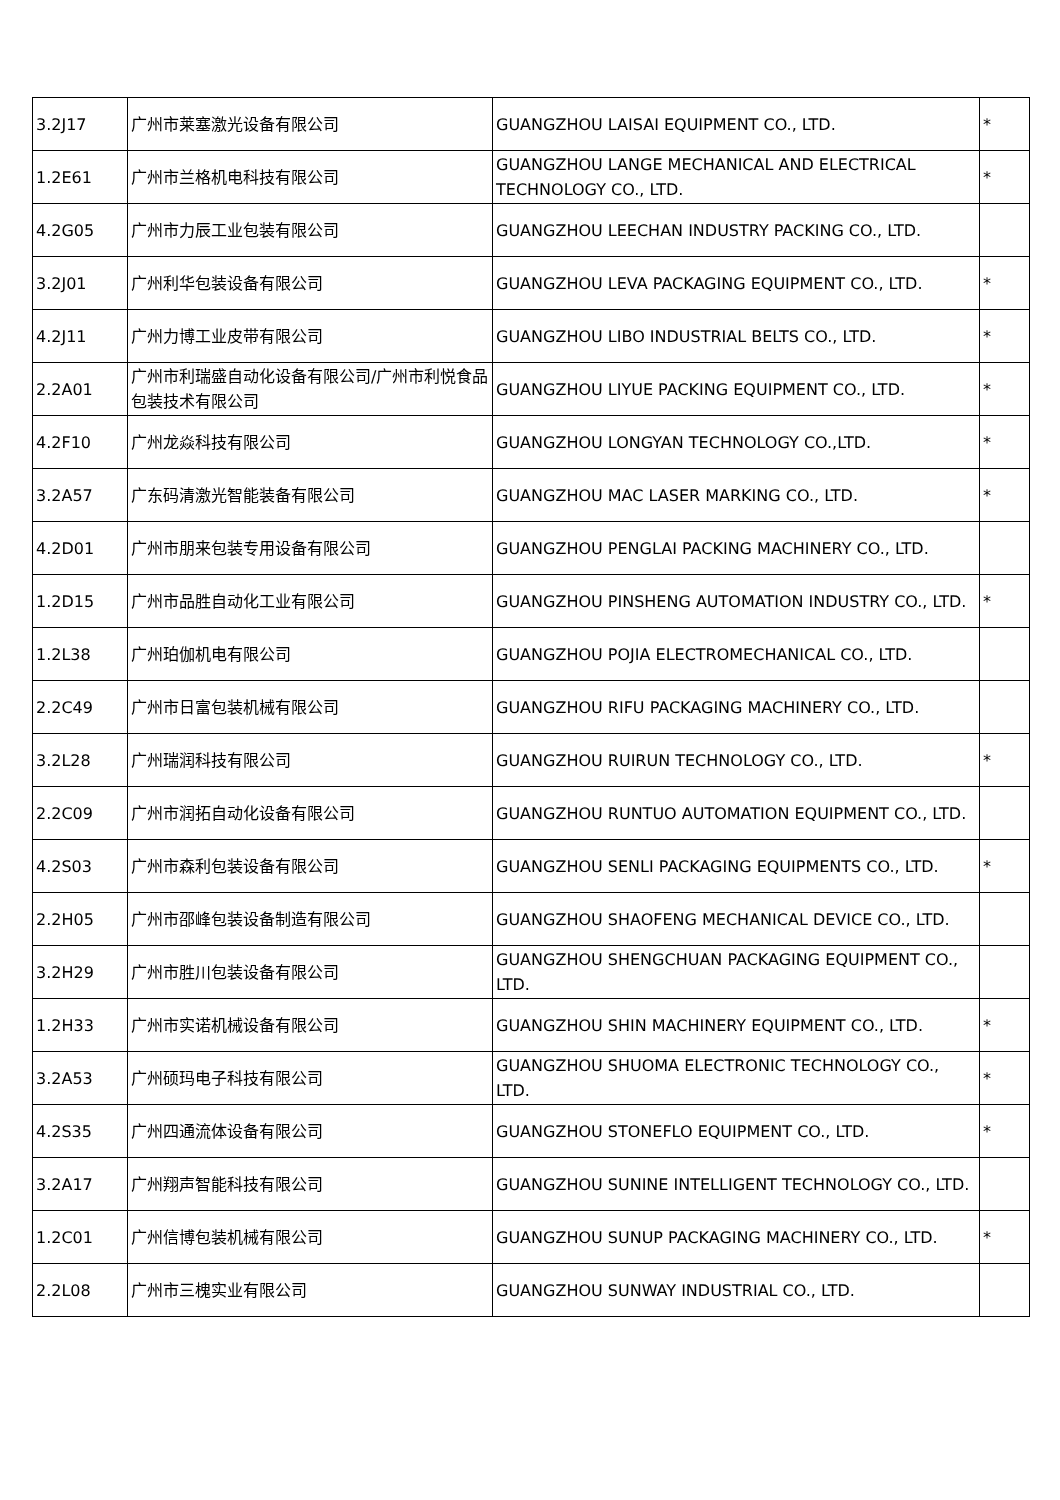| 3.2J17 | 广州市莱塞激光设备有限公司 | GUANGZHOU LAISAI EQUIPMENT CO., LTD. | * |
| 1.2E61 | 广州市兰格机电科技有限公司 | GUANGZHOU LANGE MECHANICAL AND ELECTRICAL TECHNOLOGY CO., LTD. | * |
| 4.2G05 | 广州市力辰工业包装有限公司 | GUANGZHOU LEECHAN INDUSTRY PACKING CO., LTD. | |
| 3.2J01 | 广州利华包装设备有限公司 | GUANGZHOU LEVA PACKAGING EQUIPMENT CO., LTD. | * |
| 4.2J11 | 广州力博工业皮带有限公司 | GUANGZHOU LIBO INDUSTRIAL BELTS CO., LTD. | * |
| 2.2A01 | 广州市利瑞盛自动化设备有限公司/广州市利悦食品包装技术有限公司 | GUANGZHOU LIYUE PACKING EQUIPMENT CO., LTD. | * |
| 4.2F10 | 广州龙焱科技有限公司 | GUANGZHOU LONGYAN TECHNOLOGY CO.,LTD. | * |
| 3.2A57 | 广东码清激光智能装备有限公司 | GUANGZHOU MAC LASER MARKING CO., LTD. | * |
| 4.2D01 | 广州市朋来包装专用设备有限公司 | GUANGZHOU PENGLAI PACKING MACHINERY CO., LTD. | |
| 1.2D15 | 广州市品胜自动化工业有限公司 | GUANGZHOU PINSHENG AUTOMATION INDUSTRY CO., LTD. | * |
| 1.2L38 | 广州珀伽机电有限公司 | GUANGZHOU POJIA ELECTROMECHANICAL CO., LTD. | |
| 2.2C49 | 广州市日富包装机械有限公司 | GUANGZHOU RIFU PACKAGING MACHINERY CO., LTD. | |
| 3.2L28 | 广州瑞润科技有限公司 | GUANGZHOU RUIRUN TECHNOLOGY CO., LTD. | * |
| 2.2C09 | 广州市润拓自动化设备有限公司 | GUANGZHOU RUNTUO AUTOMATION EQUIPMENT CO., LTD. | |
| 4.2S03 | 广州市森利包装设备有限公司 | GUANGZHOU SENLI PACKAGING EQUIPMENTS CO., LTD. | * |
| 2.2H05 | 广州市邵峰包装设备制造有限公司 | GUANGZHOU SHAOFENG MECHANICAL DEVICE CO., LTD. | |
| 3.2H29 | 广州市胜川包装设备有限公司 | GUANGZHOU SHENGCHUAN PACKAGING EQUIPMENT CO., LTD. | |
| 1.2H33 | 广州市实诺机械设备有限公司 | GUANGZHOU SHIN MACHINERY EQUIPMENT CO., LTD. | * |
| 3.2A53 | 广州硕玛电子科技有限公司 | GUANGZHOU SHUOMA ELECTRONIC TECHNOLOGY CO., LTD. | * |
| 4.2S35 | 广州四通流体设备有限公司 | GUANGZHOU STONEFLO EQUIPMENT CO., LTD. | * |
| 3.2A17 | 广州翔声智能科技有限公司 | GUANGZHOU SUNINE INTELLIGENT TECHNOLOGY CO., LTD. | |
| 1.2C01 | 广州信博包装机械有限公司 | GUANGZHOU SUNUP PACKAGING MACHINERY CO., LTD. | * |
| 2.2L08 | 广州市三槐实业有限公司 | GUANGZHOU SUNWAY INDUSTRIAL CO., LTD. | |